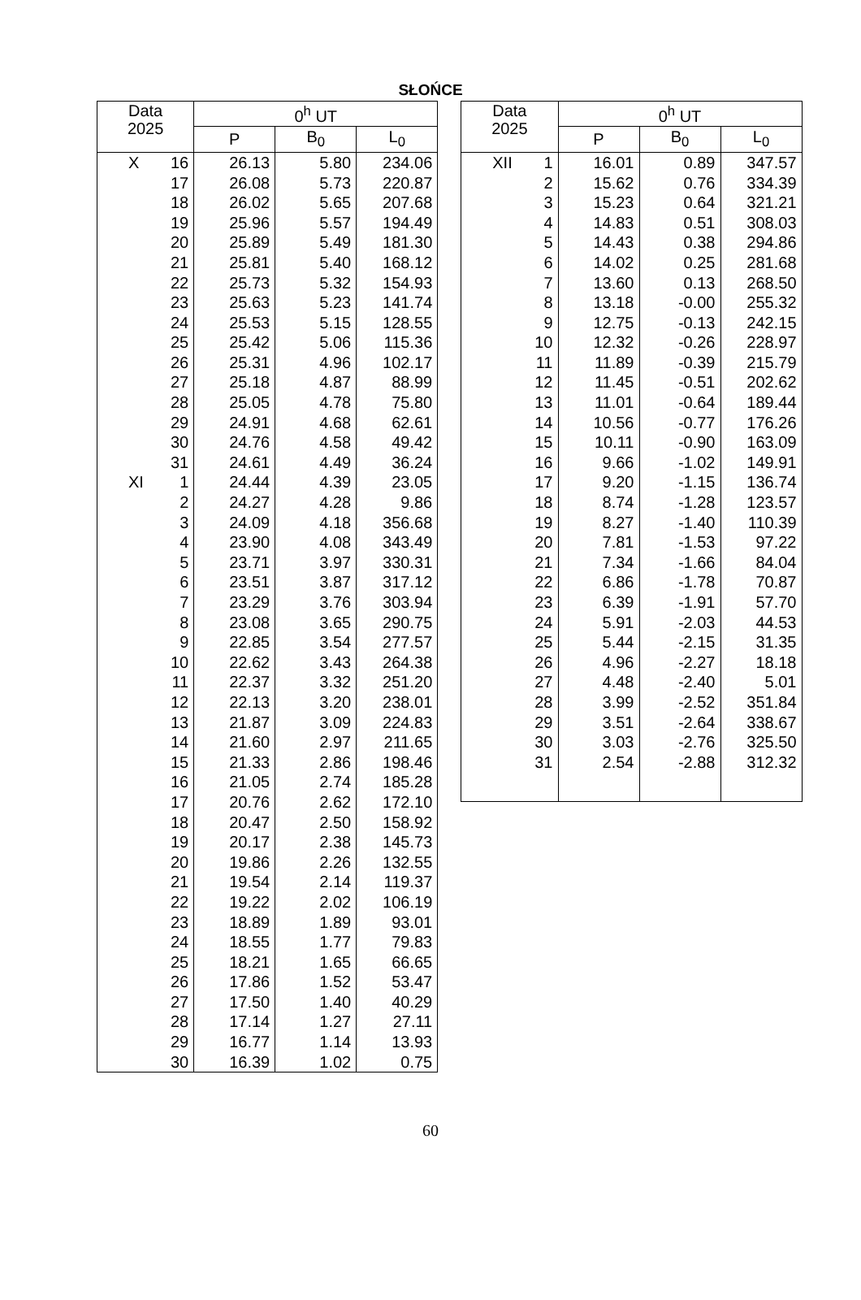SŁOŃCE
| Data 2025 | | 0<sup>h</sup> UT | | |
| --- | --- | --- | --- | --- |
| | | P | B<sub>0</sub> | L<sub>0</sub> |
| X | 16 | 26.13 | 5.80 | 234.06 |
| | 17 | 26.08 | 5.73 | 220.87 |
| | 18 | 26.02 | 5.65 | 207.68 |
| | 19 | 25.96 | 5.57 | 194.49 |
| | 20 | 25.89 | 5.49 | 181.30 |
| | 21 | 25.81 | 5.40 | 168.12 |
| | 22 | 25.73 | 5.32 | 154.93 |
| | 23 | 25.63 | 5.23 | 141.74 |
| | 24 | 25.53 | 5.15 | 128.55 |
| | 25 | 25.42 | 5.06 | 115.36 |
| | 26 | 25.31 | 4.96 | 102.17 |
| | 27 | 25.18 | 4.87 | 88.99 |
| | 28 | 25.05 | 4.78 | 75.80 |
| | 29 | 24.91 | 4.68 | 62.61 |
| | 30 | 24.76 | 4.58 | 49.42 |
| | 31 | 24.61 | 4.49 | 36.24 |
| XI | 1 | 24.44 | 4.39 | 23.05 |
| | 2 | 24.27 | 4.28 | 9.86 |
| | 3 | 24.09 | 4.18 | 356.68 |
| | 4 | 23.90 | 4.08 | 343.49 |
| | 5 | 23.71 | 3.97 | 330.31 |
| | 6 | 23.51 | 3.87 | 317.12 |
| | 7 | 23.29 | 3.76 | 303.94 |
| | 8 | 23.08 | 3.65 | 290.75 |
| | 9 | 22.85 | 3.54 | 277.57 |
| | 10 | 22.62 | 3.43 | 264.38 |
| | 11 | 22.37 | 3.32 | 251.20 |
| | 12 | 22.13 | 3.20 | 238.01 |
| | 13 | 21.87 | 3.09 | 224.83 |
| | 14 | 21.60 | 2.97 | 211.65 |
| | 15 | 21.33 | 2.86 | 198.46 |
| | 16 | 21.05 | 2.74 | 185.28 |
| | 17 | 20.76 | 2.62 | 172.10 |
| | 18 | 20.47 | 2.50 | 158.92 |
| | 19 | 20.17 | 2.38 | 145.73 |
| | 20 | 19.86 | 2.26 | 132.55 |
| | 21 | 19.54 | 2.14 | 119.37 |
| | 22 | 19.22 | 2.02 | 106.19 |
| | 23 | 18.89 | 1.89 | 93.01 |
| | 24 | 18.55 | 1.77 | 79.83 |
| | 25 | 18.21 | 1.65 | 66.65 |
| | 26 | 17.86 | 1.52 | 53.47 |
| | 27 | 17.50 | 1.40 | 40.29 |
| | 28 | 17.14 | 1.27 | 27.11 |
| | 29 | 16.77 | 1.14 | 13.93 |
| | 30 | 16.39 | 1.02 | 0.75 |
| Data 2025 | | 0<sup>h</sup> UT | | |
| --- | --- | --- | --- | --- |
| | | P | B<sub>0</sub> | L<sub>0</sub> |
| XII | 1 | 16.01 | 0.89 | 347.57 |
| | 2 | 15.62 | 0.76 | 334.39 |
| | 3 | 15.23 | 0.64 | 321.21 |
| | 4 | 14.83 | 0.51 | 308.03 |
| | 5 | 14.43 | 0.38 | 294.86 |
| | 6 | 14.02 | 0.25 | 281.68 |
| | 7 | 13.60 | 0.13 | 268.50 |
| | 8 | 13.18 | -0.00 | 255.32 |
| | 9 | 12.75 | -0.13 | 242.15 |
| | 10 | 12.32 | -0.26 | 228.97 |
| | 11 | 11.89 | -0.39 | 215.79 |
| | 12 | 11.45 | -0.51 | 202.62 |
| | 13 | 11.01 | -0.64 | 189.44 |
| | 14 | 10.56 | -0.77 | 176.26 |
| | 15 | 10.11 | -0.90 | 163.09 |
| | 16 | 9.66 | -1.02 | 149.91 |
| | 17 | 9.20 | -1.15 | 136.74 |
| | 18 | 8.74 | -1.28 | 123.57 |
| | 19 | 8.27 | -1.40 | 110.39 |
| | 20 | 7.81 | -1.53 | 97.22 |
| | 21 | 7.34 | -1.66 | 84.04 |
| | 22 | 6.86 | -1.78 | 70.87 |
| | 23 | 6.39 | -1.91 | 57.70 |
| | 24 | 5.91 | -2.03 | 44.53 |
| | 25 | 5.44 | -2.15 | 31.35 |
| | 26 | 4.96 | -2.27 | 18.18 |
| | 27 | 4.48 | -2.40 | 5.01 |
| | 28 | 3.99 | -2.52 | 351.84 |
| | 29 | 3.51 | -2.64 | 338.67 |
| | 30 | 3.03 | -2.76 | 325.50 |
| | 31 | 2.54 | -2.88 | 312.32 |
60